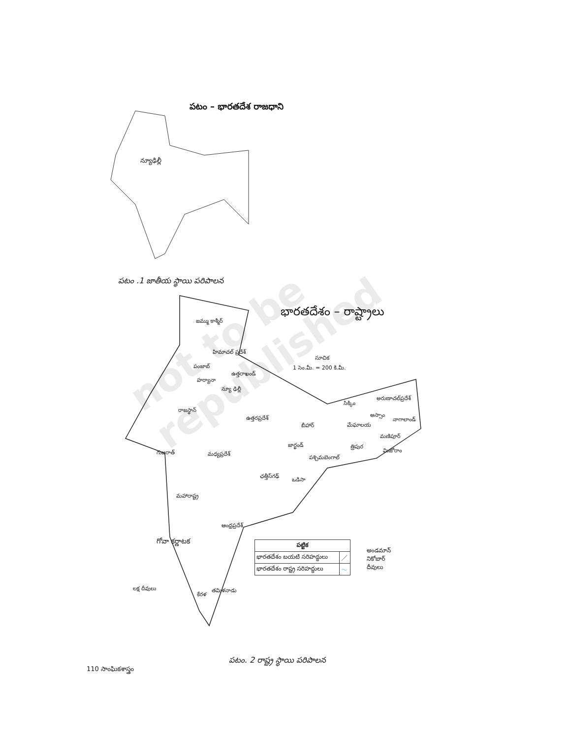పటం – భారతదేశ రాజధాని
న్యూఢిల్లీ
పటం .1 జాతీయ స్థాయి పరిపాలన
not to be republished
భారతదేశం – రాష్ట్రాలు
సూచిక
1 సెం.మీ. = 200 కి.మీ.
జమ్ము కాశ్మీర్
హిమాచల్ ప్రదేశ్
పంజాబ్
ఉత్తరాఖండ్
హర్యానా
న్యూ ఢిల్లీ
రాజస్థాన్
ఉత్తరప్రదేశ్
బీహార్
సిక్కిం
అరుణాచల్‌ప్రదేశ్
అస్సాం
మేఘాలయ
నాగాలాండ్
మణిపూర్
త్రిపుర
మిజోరాం
జార్ఖండ్
పశ్చిమబెంగాల్
గుజరాత్ మధ్యప్రదేశ్
ఛత్తీస్‌గఢ్
ఒడిసా
మహారాష్ట్ర
ఆంధ్రప్రదేశ్
గోవా కర్ణాటక
తమిళనాడు
కేరళ
లక్ష దీవులు
అండమాన్ నికోబార్ దీవులు
| పట్టిక | |
| --- | --- |
| భారతదేశం బయటి సరిహద్దులు | ／ |
| భారతదేశం రాష్ట్ర సరిహద్దులు | ～ |
పటం. 2 రాష్ట్ర స్థాయి పరిపాలన
110 సాంఘికశాస్త్రం